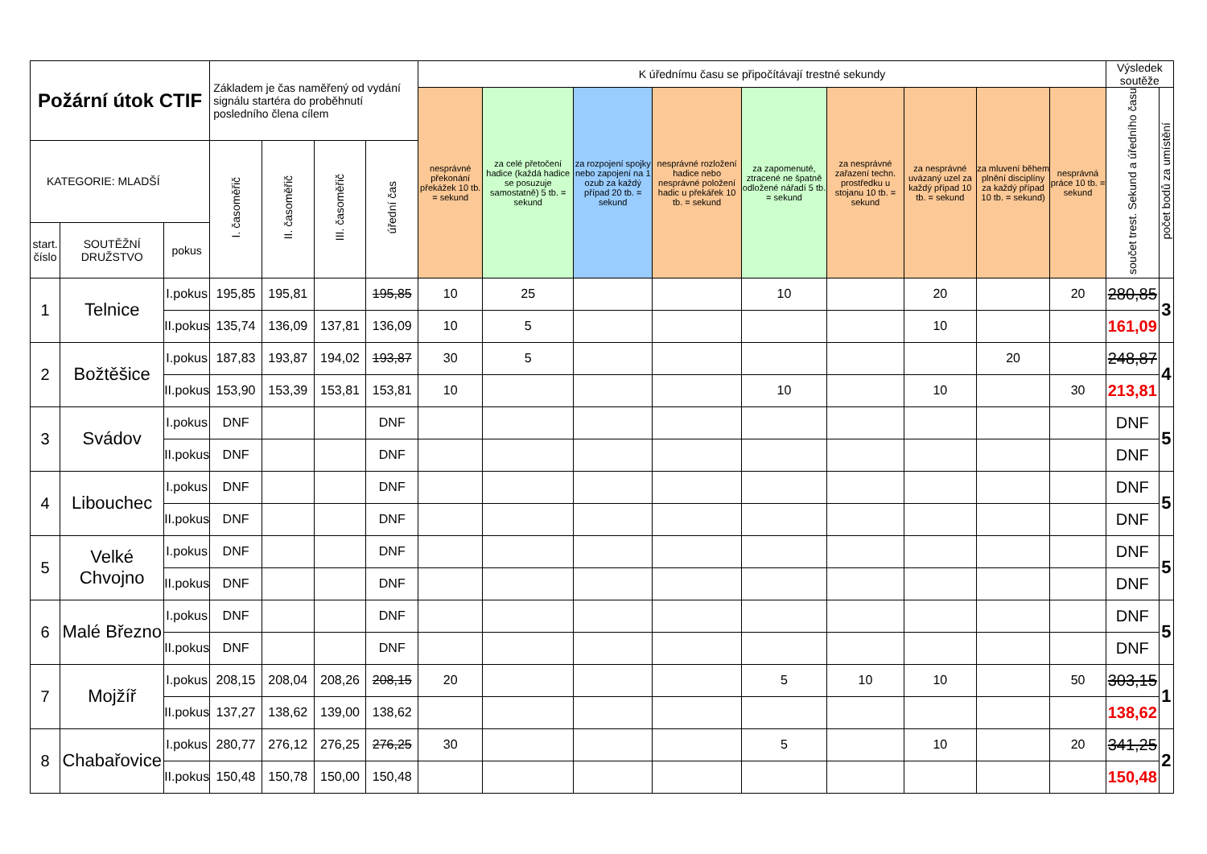| Požární útok CTIF | | | Základem je čas naměřený od vydání signálu startéra do proběhnutí posledního člena cílem | | | | K úřednímu času se připočítávají trestné sekundy | | | | | | | | | Výsledek soutěže | |
| --- | --- | --- | --- | --- | --- | --- | --- | --- | --- | --- | --- | --- | --- | --- | --- | --- | --- |
| | | | | | | | nesprávné překonání překážek 10 tb. = sekund | za celé přetočení hadice (každá hadice se posuzuje samostatně) 5 tb. = sekund | za rozpojení spojky nebo zapojení na 1 ozub za každý případ 20 tb. = sekund | nesprávné rozložení hadice nebo nesprávné položení hadic u překářek 10 tb. = sekund | za zapomenuté, ztracené ne špatně odložené nářadí 5 tb. = sekund | za nesprávné zařazení techn. prostředku u stojanu 10 tb. = sekund | za nesprávné uvázaný uzel za každý případ 10 tb. = sekund | za mluvení během plnění disciplíny za každý případ 10 tb. = sekund) | nesprávná práce 10 tb. = sekund | součet trest. Sekund a úředního času | počet bodů za umístění |
| KATEGORIE: MLADŠÍ | | | I. časoměřič | II. časoměřič | III. časoměřič | úřední čas | | | | | | | | | | | |
| start. číslo | SOUTĚŽNÍ DRUŽSTVO | pokus | | | | | | | | | | | | | | | |
| 1 | Telnice | I.pokus | 195,85 | 195,81 | | 195,85 | 10 | 25 | | | 10 | | 20 | | 20 | 280,85 | 3 |
| | | II.pokus | 135,74 | 136,09 | 137,81 | 136,09 | 10 | 5 | | | | | 10 | | | 161,09 | |
| 2 | Božtěšice | I.pokus | 187,83 | 193,87 | 194,02 | 193,87 | 30 | 5 | | | | | | 20 | | 248,87 | 4 |
| | | II.pokus | 153,90 | 153,39 | 153,81 | 153,81 | 10 | | | | 10 | | 10 | | 30 | 213,81 | |
| 3 | Svádov | I.pokus | DNF | | | DNF | | | | | | | | | | DNF | 5 |
| | | II.pokus | DNF | | | DNF | | | | | | | | | | DNF | |
| 4 | Libouchec | I.pokus | DNF | | | DNF | | | | | | | | | | DNF | 5 |
| | | II.pokus | DNF | | | DNF | | | | | | | | | | DNF | |
| 5 | Velké Chvojno | I.pokus | DNF | | | DNF | | | | | | | | | | DNF | 5 |
| | | II.pokus | DNF | | | DNF | | | | | | | | | | DNF | |
| 6 | Malé Březno | I.pokus | DNF | | | DNF | | | | | | | | | | DNF | 5 |
| | | II.pokus | DNF | | | DNF | | | | | | | | | | DNF | |
| 7 | Mojžíř | I.pokus | 208,15 | 208,04 | 208,26 | 208,15 | 20 | | | | 5 | 10 | 10 | | 50 | 303,15 | 1 |
| | | II.pokus | 137,27 | 138,62 | 139,00 | 138,62 | | | | | | | | | | 138,62 | |
| 8 | Chabařovice | I.pokus | 280,77 | 276,12 | 276,25 | 276,25 | 30 | | | | 5 | | 10 | | 20 | 341,25 | 2 |
| | | II.pokus | 150,48 | 150,78 | 150,00 | 150,48 | | | | | | | | | | 150,48 | |